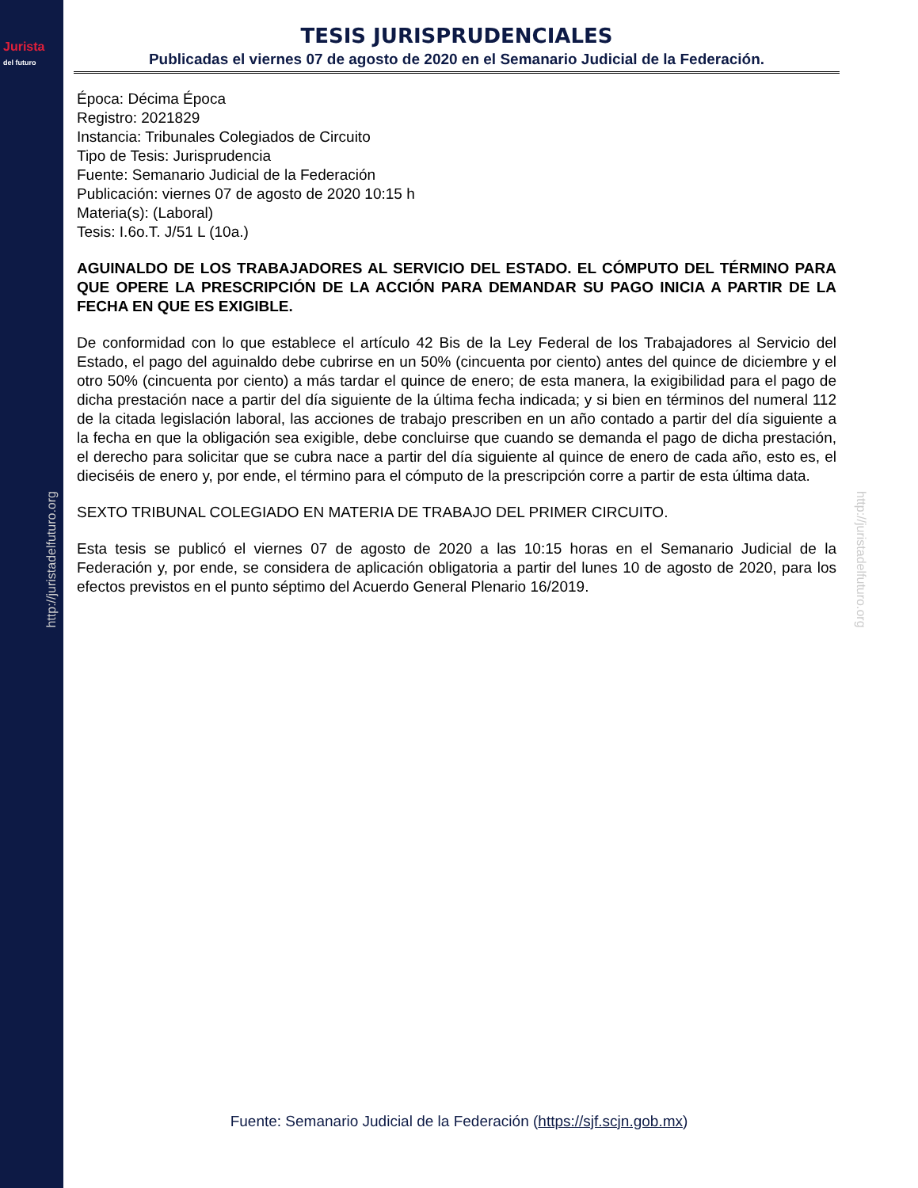Jurista
del futuro
http://juristadelfuturo.org
http://juristadelfuturo.org
TESIS JURISPRUDENCIALES
Publicadas el viernes 07 de agosto de 2020 en el Semanario Judicial de la Federación.
Época: Décima Época
Registro: 2021829
Instancia: Tribunales Colegiados de Circuito
Tipo de Tesis: Jurisprudencia
Fuente: Semanario Judicial de la Federación
Publicación: viernes 07 de agosto de 2020 10:15 h
Materia(s): (Laboral)
Tesis: I.6o.T. J/51 L (10a.)
AGUINALDO DE LOS TRABAJADORES AL SERVICIO DEL ESTADO. EL CÓMPUTO DEL TÉRMINO PARA QUE OPERE LA PRESCRIPCIÓN DE LA ACCIÓN PARA DEMANDAR SU PAGO INICIA A PARTIR DE LA FECHA EN QUE ES EXIGIBLE.
De conformidad con lo que establece el artículo 42 Bis de la Ley Federal de los Trabajadores al Servicio del Estado, el pago del aguinaldo debe cubrirse en un 50% (cincuenta por ciento) antes del quince de diciembre y el otro 50% (cincuenta por ciento) a más tardar el quince de enero; de esta manera, la exigibilidad para el pago de dicha prestación nace a partir del día siguiente de la última fecha indicada; y si bien en términos del numeral 112 de la citada legislación laboral, las acciones de trabajo prescriben en un año contado a partir del día siguiente a la fecha en que la obligación sea exigible, debe concluirse que cuando se demanda el pago de dicha prestación, el derecho para solicitar que se cubra nace a partir del día siguiente al quince de enero de cada año, esto es, el dieciséis de enero y, por ende, el término para el cómputo de la prescripción corre a partir de esta última data.
SEXTO TRIBUNAL COLEGIADO EN MATERIA DE TRABAJO DEL PRIMER CIRCUITO.
Esta tesis se publicó el viernes 07 de agosto de 2020 a las 10:15 horas en el Semanario Judicial de la Federación y, por ende, se considera de aplicación obligatoria a partir del lunes 10 de agosto de 2020, para los efectos previstos en el punto séptimo del Acuerdo General Plenario 16/2019.
Fuente: Semanario Judicial de la Federación (https://sjf.scjn.gob.mx)